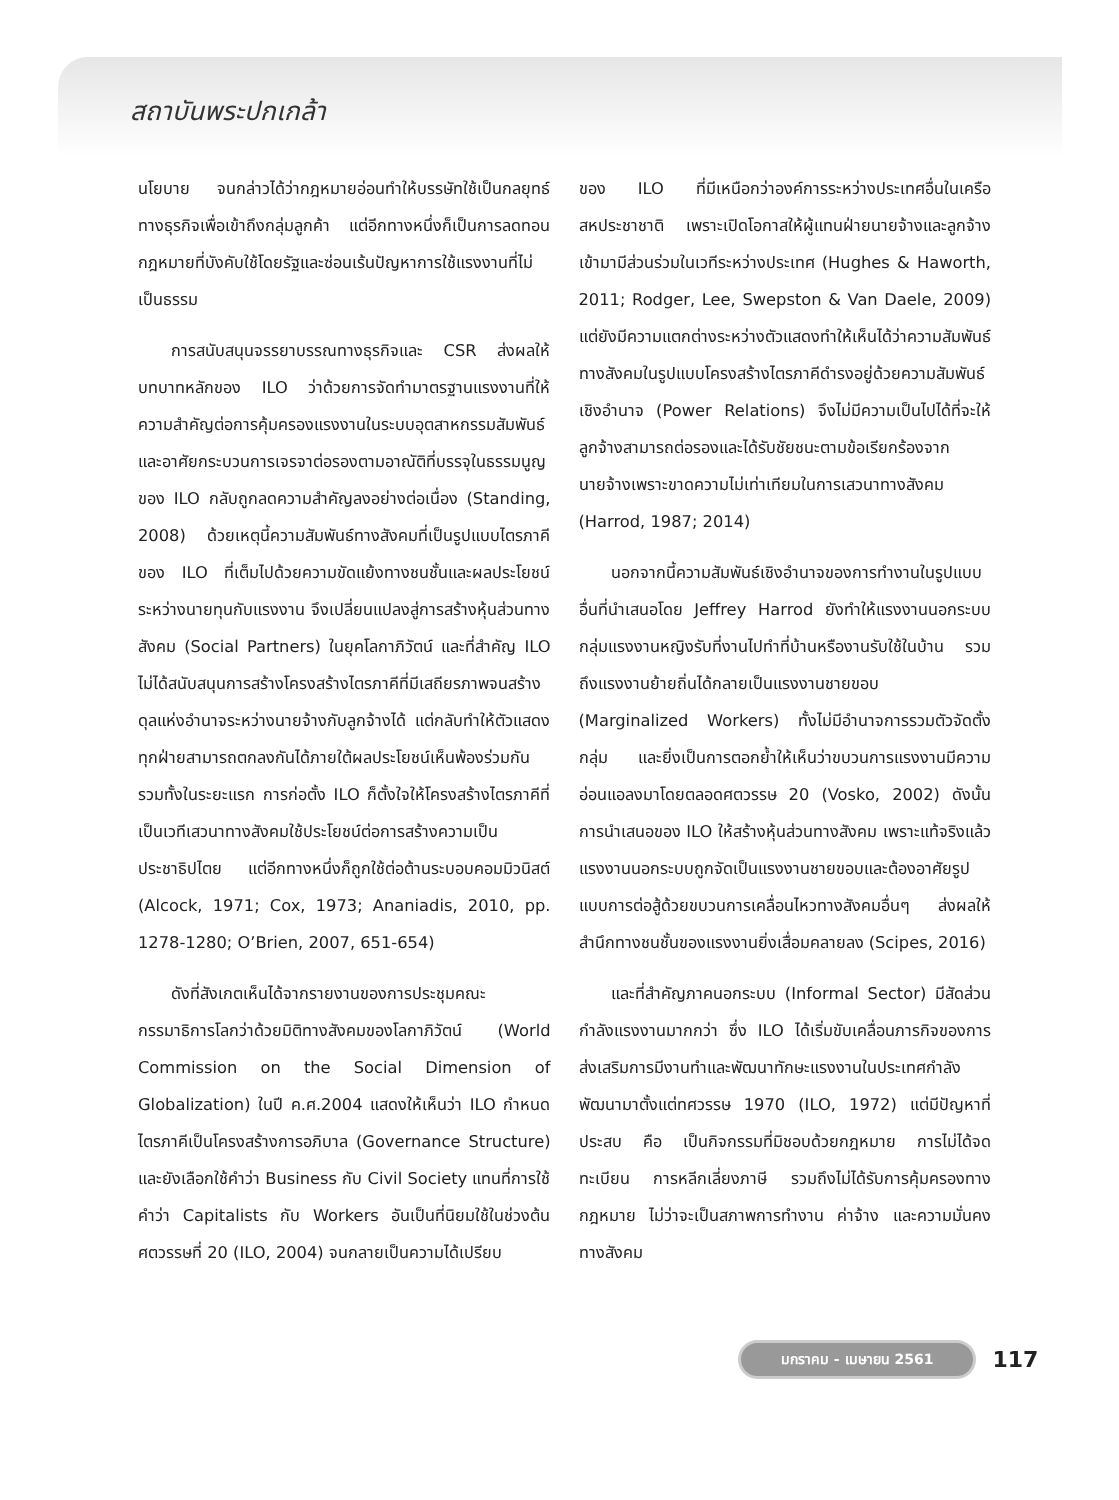สถาบันพระปกเกล้า
นโยบาย จนกล่าวได้ว่ากฎหมายอ่อนทำให้บรรษัทใช้เป็นกลยุทธ์ทางธุรกิจเพื่อเข้าถึงกลุ่มลูกค้า แต่อีกทางหนึ่งก็เป็นการลดทอนกฎหมายที่บังคับใช้โดยรัฐและซ่อนเร้นปัญหาการใช้แรงงานที่ไม่เป็นธรรม
การสนับสนุนจรรยาบรรณทางธุรกิจและ CSR ส่งผลให้บทบาทหลักของ ILO ว่าด้วยการจัดทำมาตรฐานแรงงานที่ให้ความสำคัญต่อการคุ้มครองแรงงานในระบบอุตสาหกรรมสัมพันธ์และอาศัยกระบวนการเจรจาต่อรองตามอาณัติที่บรรจุในธรรมนูญของ ILO กลับถูกลดความสำคัญลงอย่างต่อเนื่อง (Standing, 2008) ด้วยเหตุนี้ความสัมพันธ์ทางสังคมที่เป็นรูปแบบไตรภาคีของ ILO ที่เต็มไปด้วยความขัดแย้งทางชนชั้นและผลประโยชน์ระหว่างนายทุนกับแรงงาน จึงเปลี่ยนแปลงสู่การสร้างหุ้นส่วนทางสังคม (Social Partners) ในยุคโลกาภิวัตน์ และที่สำคัญ ILO ไม่ได้สนับสนุนการสร้างโครงสร้างไตรภาคีที่มีเสถียรภาพจนสร้างดุลแห่งอำนาจระหว่างนายจ้างกับลูกจ้างได้ แต่กลับทำให้ตัวแสดงทุกฝ่ายสามารถตกลงกันได้ภายใต้ผลประโยชน์เห็นพ้องร่วมกัน รวมทั้งในระยะแรก การก่อตั้ง ILO ก็ตั้งใจให้โครงสร้างไตรภาคีที่เป็นเวทีเสวนาทางสังคมใช้ประโยชน์ต่อการสร้างความเป็นประชาธิปไตย แต่อีกทางหนึ่งก็ถูกใช้ต่อต้านระบอบคอมมิวนิสต์ (Alcock, 1971; Cox, 1973; Ananiadis, 2010, pp. 1278-1280; O’Brien, 2007, 651-654)
ดังที่สังเกตเห็นได้จากรายงานของการประชุมคณะกรรมาธิการโลกว่าด้วยมิติทางสังคมของโลกาภิวัตน์ (World Commission on the Social Dimension of Globalization) ในปี ค.ศ.2004 แสดงให้เห็นว่า ILO กำหนดไตรภาคีเป็นโครงสร้างการอภิบาล (Governance Structure) และยังเลือกใช้คำว่า Business กับ Civil Society แทนที่การใช้คำว่า Capitalists กับ Workers อันเป็นที่นิยมใช้ในช่วงต้นศตวรรษที่ 20 (ILO, 2004) จนกลายเป็นความได้เปรียบ
ของ ILO ที่มีเหนือกว่าองค์การระหว่างประเทศอื่นในเครือสหประชาชาติ เพราะเปิดโอกาสให้ผู้แทนฝ่ายนายจ้างและลูกจ้างเข้ามามีส่วนร่วมในเวทีระหว่างประเทศ (Hughes & Haworth, 2011; Rodger, Lee, Swepston & Van Daele, 2009) แต่ยังมีความแตกต่างระหว่างตัวแสดงทำให้เห็นได้ว่าความสัมพันธ์ทางสังคมในรูปแบบโครงสร้างไตรภาคีดำรงอยู่ด้วยความสัมพันธ์เชิงอำนาจ (Power Relations) จึงไม่มีความเป็นไปได้ที่จะให้ลูกจ้างสามารถต่อรองและได้รับชัยชนะตามข้อเรียกร้องจากนายจ้างเพราะขาดความไม่เท่าเทียมในการเสวนาทางสังคม (Harrod, 1987; 2014)
นอกจากนี้ความสัมพันธ์เชิงอำนาจของการทำงานในรูปแบบอื่นที่นำเสนอโดย Jeffrey Harrod ยังทำให้แรงงานนอกระบบ กลุ่มแรงงานหญิงรับที่งานไปทำที่บ้านหรืองานรับใช้ในบ้าน รวมถึงแรงงานย้ายถิ่นได้กลายเป็นแรงงานชายขอบ (Marginalized Workers) ทั้งไม่มีอำนาจการรวมตัวจัดตั้งกลุ่ม และยิ่งเป็นการตอกย้ำให้เห็นว่าขบวนการแรงงานมีความอ่อนแอลงมาโดยตลอดศตวรรษ 20 (Vosko, 2002) ดังนั้นการนำเสนอของ ILO ให้สร้างหุ้นส่วนทางสังคม เพราะแท้จริงแล้วแรงงานนอกระบบถูกจัดเป็นแรงงานชายขอบและต้องอาศัยรูปแบบการต่อสู้ด้วยขบวนการเคลื่อนไหวทางสังคมอื่นๆ ส่งผลให้สำนึกทางชนชั้นของแรงงานยิ่งเสื่อมคลายลง (Scipes, 2016)
และที่สำคัญภาคนอกระบบ (Informal Sector) มีสัดส่วนกำลังแรงงานมากกว่า ซึ่ง ILO ได้เริ่มขับเคลื่อนภารกิจของการส่งเสริมการมีงานทำและพัฒนาทักษะแรงงานในประเทศกำลังพัฒนามาตั้งแต่ทศวรรษ 1970 (ILO, 1972) แต่มีปัญหาที่ประสบ คือ เป็นกิจกรรมที่มิชอบด้วยกฎหมาย การไม่ได้จดทะเบียน การหลีกเลี่ยงภาษี รวมถึงไม่ได้รับการคุ้มครองทางกฎหมาย ไม่ว่าจะเป็นสภาพการทำงาน ค่าจ้าง และความมั่นคงทางสังคม
มกราคม - เมษายน 2561 117